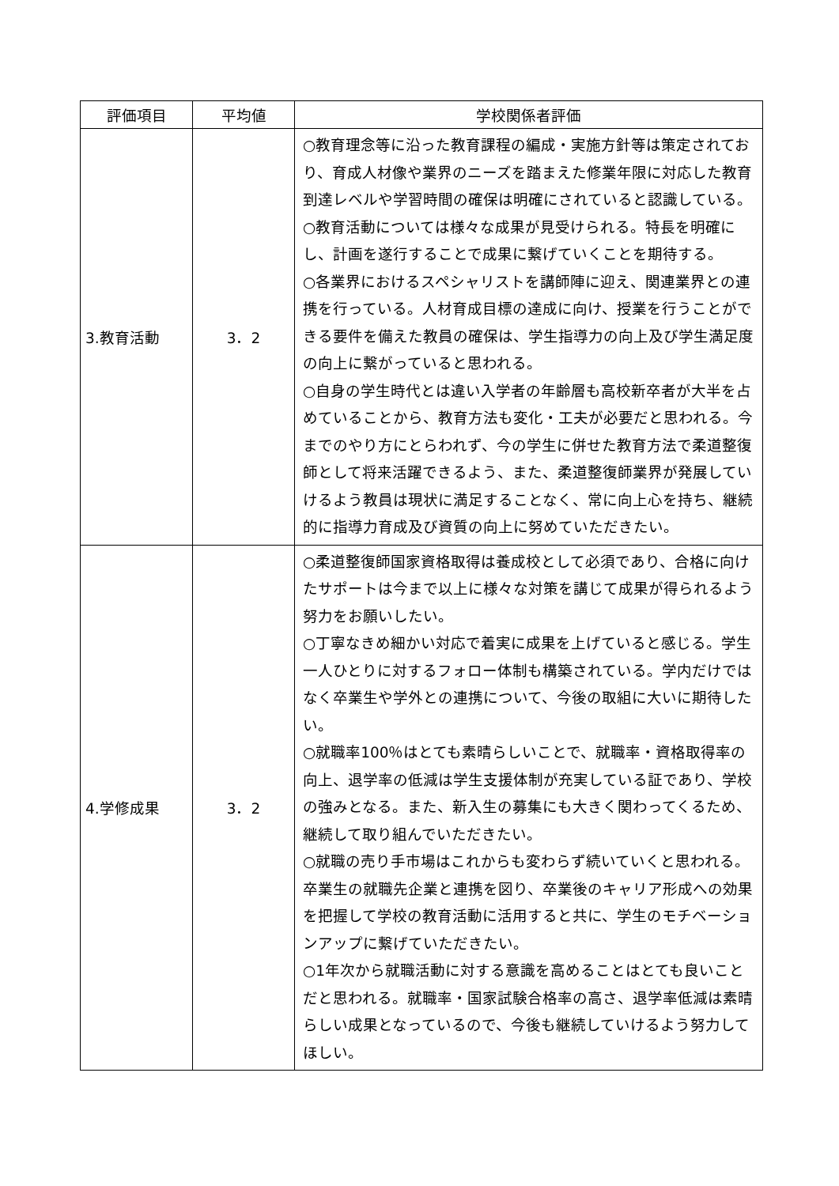| 評価項目 | 平均値 | 学校関係者評価 |
| --- | --- | --- |
| 3.教育活動 | 3．2 | ○教育理念等に沿った教育課程の編成・実施方針等は策定されており、育成人材像や業界のニーズを踏まえた修業年限に対応した教育到達レベルや学習時間の確保は明確にされていると認識している。 ○教育活動については様々な成果が見受けられる。特長を明確にし、計画を遂行することで成果に繋げていくことを期待する。 ○各業界におけるスペシャリストを講師陣に迎え、関連業界との連携を行っている。人材育成目標の達成に向け、授業を行うことができる要件を備えた教員の確保は、学生指導力の向上及び学生満足度の向上に繋がっていると思われる。 ○自身の学生時代とは違い入学者の年齢層も高校新卒者が大半を占めていることから、教育方法も変化・工夫が必要だと思われる。今までのやり方にとらわれず、今の学生に併せた教育方法で柔道整復師として将来活躍できるよう、また、柔道整復師業界が発展していけるよう教員は現状に満足することなく、常に向上心を持ち、継続的に指導力育成及び資質の向上に努めていただきたい。 |
| 4.学修成果 | 3．2 | ○柔道整復師国家資格取得は養成校として必須であり、合格に向けたサポートは今まで以上に様々な対策を講じて成果が得られるよう努力をお願いしたい。 ○丁寧なきめ細かい対応で着実に成果を上げていると感じる。学生一人ひとりに対するフォロー体制も構築されている。学内だけではなく卒業生や学外との連携について、今後の取組に大いに期待したい。 ○就職率100％はとても素晴らしいことで、就職率・資格取得率の向上、退学率の低減は学生支援体制が充実している証であり、学校の強みとなる。また、新入生の募集にも大きく関わってくるため、継続して取り組んでいただきたい。 ○就職の売り手市場はこれからも変わらず続いていくと思われる。卒業生の就職先企業と連携を図り、卒業後のキャリア形成への効果を把握して学校の教育活動に活用すると共に、学生のモチベーションアップに繋げていただきたい。 ○1年次から就職活動に対する意識を高めることはとても良いことだと思われる。就職率・国家試験合格率の高さ、退学率低減は素晴らしい成果となっているので、今後も継続していけるよう努力してほしい。 |